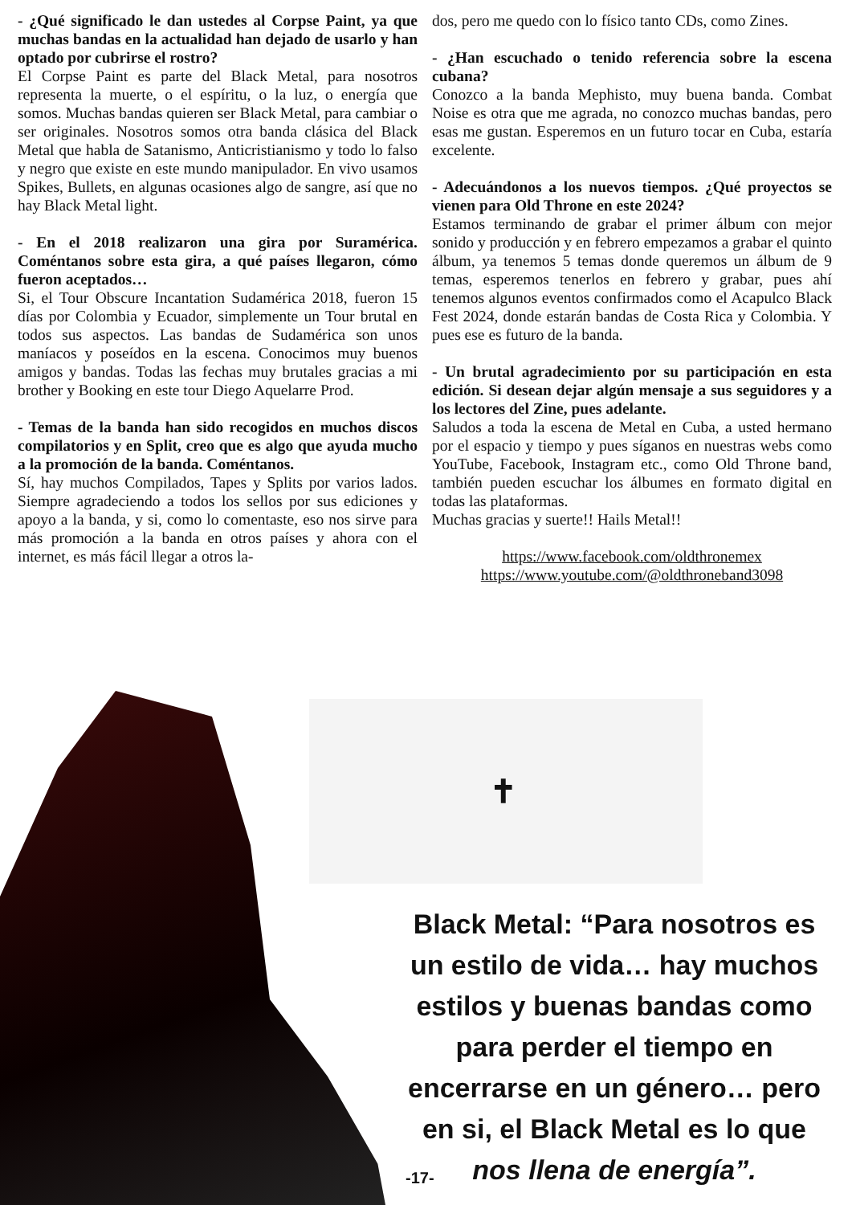- ¿Qué significado le dan ustedes al Corpse Paint, ya que muchas bandas en la actualidad han dejado de usarlo y han optado por cubrirse el rostro?
El Corpse Paint es parte del Black Metal, para nosotros representa la muerte, o el espíritu, o la luz, o energía que somos. Muchas bandas quieren ser Black Metal, para cambiar o ser originales. Nosotros somos otra banda clásica del Black Metal que habla de Satanismo, Anticristianismo y todo lo falso y negro que existe en este mundo manipulador. En vivo usamos Spikes, Bullets, en algunas ocasiones algo de sangre, así que no hay Black Metal light.
- En el 2018 realizaron una gira por Suramérica. Coméntanos sobre esta gira, a qué países llegaron, cómo fueron aceptados…
Si, el Tour Obscure Incantation Sudamérica 2018, fueron 15 días por Colombia y Ecuador, simplemente un Tour brutal en todos sus aspectos. Las bandas de Sudamérica son unos maníacos y poseídos en la escena. Conocimos muy buenos amigos y bandas. Todas las fechas muy brutales gracias a mi brother y Booking en este tour Diego Aquelarre Prod.
- Temas de la banda han sido recogidos en muchos discos compilatorios y en Split, creo que es algo que ayuda mucho a la promoción de la banda. Coméntanos.
Sí, hay muchos Compilados, Tapes y Splits por varios lados. Siempre agradeciendo a todos los sellos por sus ediciones y apoyo a la banda, y si, como lo comentaste, eso nos sirve para más promoción a la banda en otros países y ahora con el internet, es más fácil llegar a otros la-
dos, pero me quedo con lo físico tanto CDs, como Zines.
- ¿Han escuchado o tenido referencia sobre la escena cubana?
Conozco a la banda Mephisto, muy buena banda. Combat Noise es otra que me agrada, no conozco muchas bandas, pero esas me gustan. Esperemos en un futuro tocar en Cuba, estaría excelente.
- Adecuándonos a los nuevos tiempos. ¿Qué proyectos se vienen para Old Throne en este 2024?
Estamos terminando de grabar el primer álbum con mejor sonido y producción y en febrero empezamos a grabar el quinto álbum, ya tenemos 5 temas donde queremos un álbum de 9 temas, esperemos tenerlos en febrero y grabar, pues ahí tenemos algunos eventos confirmados como el Acapulco Black Fest 2024, donde estarán bandas de Costa Rica y Colombia. Y pues ese es futuro de la banda.
- Un brutal agradecimiento por su participación en esta edición. Si desean dejar algún mensaje a sus seguidores y a los lectores del Zine, pues adelante.
Saludos a toda la escena de Metal en Cuba, a usted hermano por el espacio y tiempo y pues síganos en nuestras webs como YouTube, Facebook, Instagram etc., como Old Throne band, también pueden escuchar los álbumes en formato digital en todas las plataformas.
Muchas gracias y suerte!! Hails Metal!!
https://www.facebook.com/oldthronemex
https://www.youtube.com/@oldthroneband3098
✝
Black Metal: “Para nosotros es un estilo de vida… hay muchos estilos y buenas bandas como para perder el tiempo en encerrarse en un género… pero en si, el Black Metal es lo que nos llena de energía”.
-17-